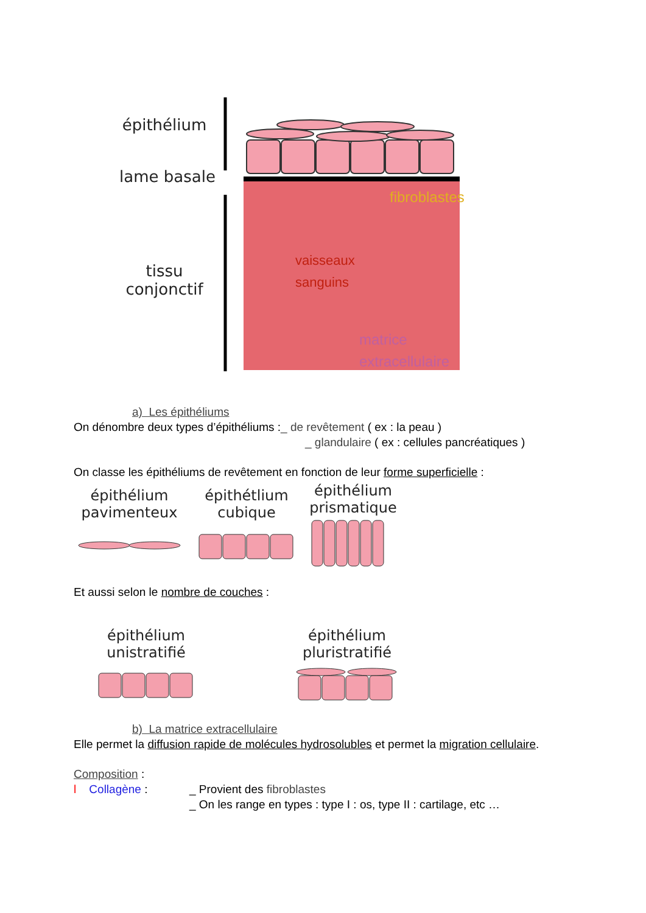épithélium
lame basale
tissu
conjonctif
fibroblastes
vaisseaux
sanguins
matrice
extracellulaire
a) Les épithéliums
On dénombre deux types d’épithéliums :_ de revêtement ( ex : la peau )
_ glandulaire ( ex : cellules pancréatiques )
On classe les épithéliums de revêtement en fonction de leur forme superficielle :
épithélium
pavimenteux
épithétlium
cubique
épithélium
prismatique
Et aussi selon le nombre de couches :
épithélium
unistratifié
épithélium
pluristratifié
b) La matrice extracellulaire
Elle permet la diffusion rapide de molécules hydrosolubles et permet la migration cellulaire.
Composition :
l Collagène : _ Provient des fibroblastes
_ On les range en types : type I : os, type II : cartilage, etc …